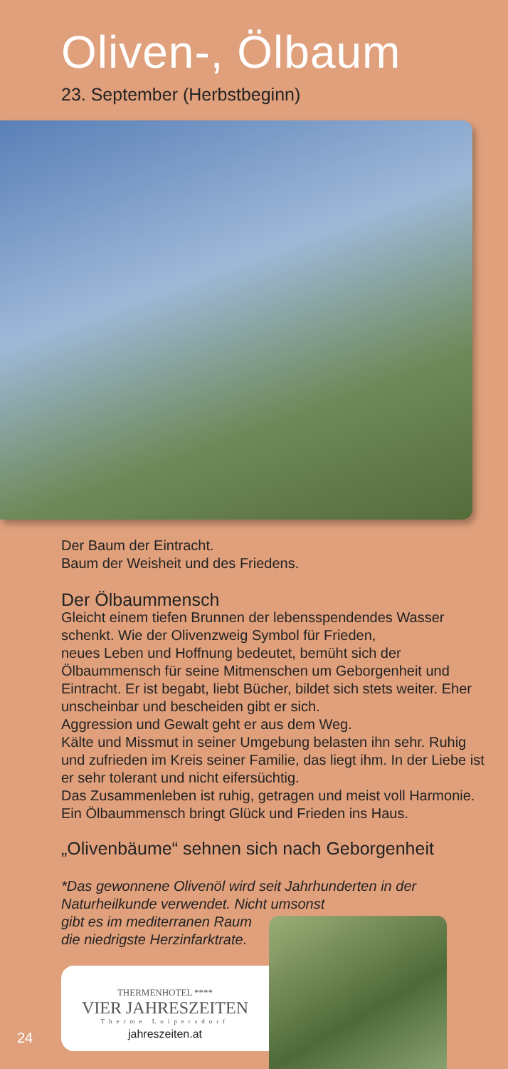Oliven-, Ölbaum
23. September (Herbstbeginn)
Der Baum der Eintracht.
Baum der Weisheit und des Friedens.
Der Ölbaummensch
Gleicht einem tiefen Brunnen der lebensspendendes Wasser schenkt. Wie der Olivenzweig Symbol für Frieden,
neues Leben und Hoffnung bedeutet, bemüht sich der Ölbaummensch für seine Mitmenschen um Geborgenheit und Eintracht. Er ist begabt, liebt Bücher, bildet sich stets weiter. Eher unscheinbar und bescheiden gibt er sich.
Aggression und Gewalt geht er aus dem Weg.
Kälte und Missmut in seiner Umgebung belasten ihn sehr. Ruhig und zufrieden im Kreis seiner Familie, das liegt ihm. In der Liebe ist er sehr tolerant und nicht eifersüchtig.
Das Zusammenleben ist ruhig, getragen und meist voll Harmonie. Ein Ölbaummensch bringt Glück und Frieden ins Haus.
„Olivenbäume“ sehnen sich nach Geborgenheit
*Das gewonnene Olivenöl wird seit Jahrhunderten in der Naturheilkunde verwendet. Nicht umsonst
gibt es im mediterranen Raum
die niedrigste Herzinfarktrate.
THERMENHOTEL ****
VIER JAHRESZEITEN
Therme Loipersdorf
jahreszeiten.at
24